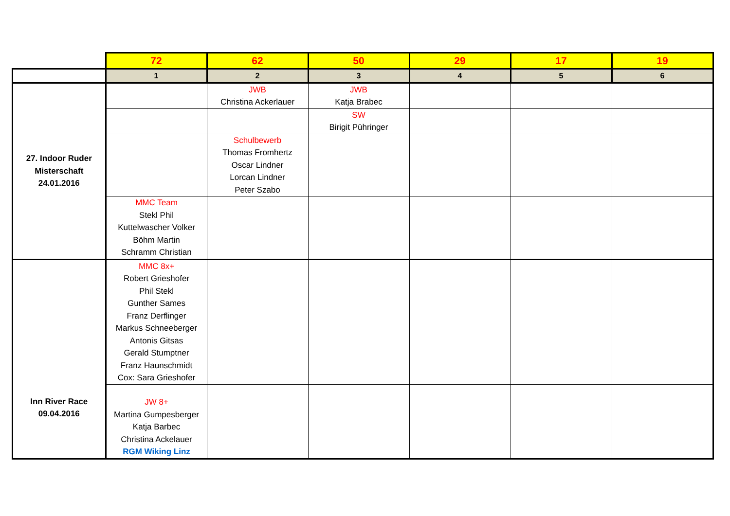| | 72 | 62 | 50 | 29 | 17 | 19 |
| | 1 | 2 | 3 | 4 | 5 | 6 |
| 27. Indoor Ruder Misterschaft 24.01.2016 | | JWB Christina Ackerlauer | JWB Katja Brabec | | | |
| | | | SW Birigit Pühringer | | | |
| | | Schulbewerb Thomas Fromhertz Oscar Lindner Lorcan Lindner Peter Szabo | | | | |
| | MMC Team Stekl Phil Kuttelwascher Volker Böhm Martin Schramm Christian | | | | | |
| Inn River Race 09.04.2016 | MMC 8x+ Robert Grieshofer Phil Stekl Gunther Sames Franz Derflinger Markus Schneeberger Antonis Gitsas Gerald Stumptner Franz Haunschmidt Cox: Sara Grieshofer | | | | | |
| | JW 8+ Martina Gumpesberger Katja Barbec Christina Ackelauer RGM Wiking Linz | | | | | |